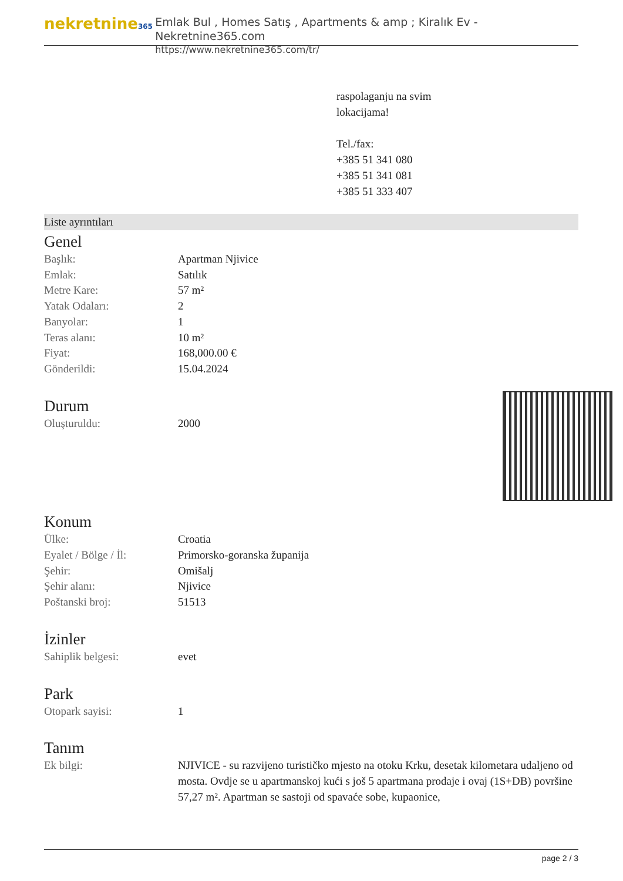nekretnine365
Emlak Bul , Homes Satış , Apartments & amp ; Kiralık Ev - Nekretnine365.com
https://www.nekretnine365.com/tr/
raspolaganju na svim
lokacijama!
Tel./fax:
+385 51 341 080
+385 51 341 081
+385 51 333 407
Liste ayrıntıları
Genel
| Başlık: | Apartman Njivice |
| Emlak: | Satılık |
| Metre Kare: | 57 m² |
| Yatak Odaları: | 2 |
| Banyolar: | 1 |
| Teras alanı: | 10 m² |
| Fiyat: | 168,000.00 € |
| Gönderildi: | 15.04.2024 |
Durum
| Oluşturuldu: | 2000 |
Konum
| Ülke: | Croatia |
| Eyalet / Bölge / İl: | Primorsko-goranska županija |
| Şehir: | Omišalj |
| Şehir alanı: | Njivice |
| Poštanski broj: | 51513 |
İzinler
| Sahiplik belgesi: | evet |
Park
| Otopark sayisi: | 1 |
Tanım
| Ek bilgi: | NJIVICE - su razvijeno turističko mjesto na otoku Krku, desetak kilometara udaljeno od mosta. Ovdje se u apartmanskoj kući s još 5 apartmana prodaje i ovaj (1S+DB) površine 57,27 m². Apartman se sastoji od spavaće sobe, kupaonice, |
page 2 / 3